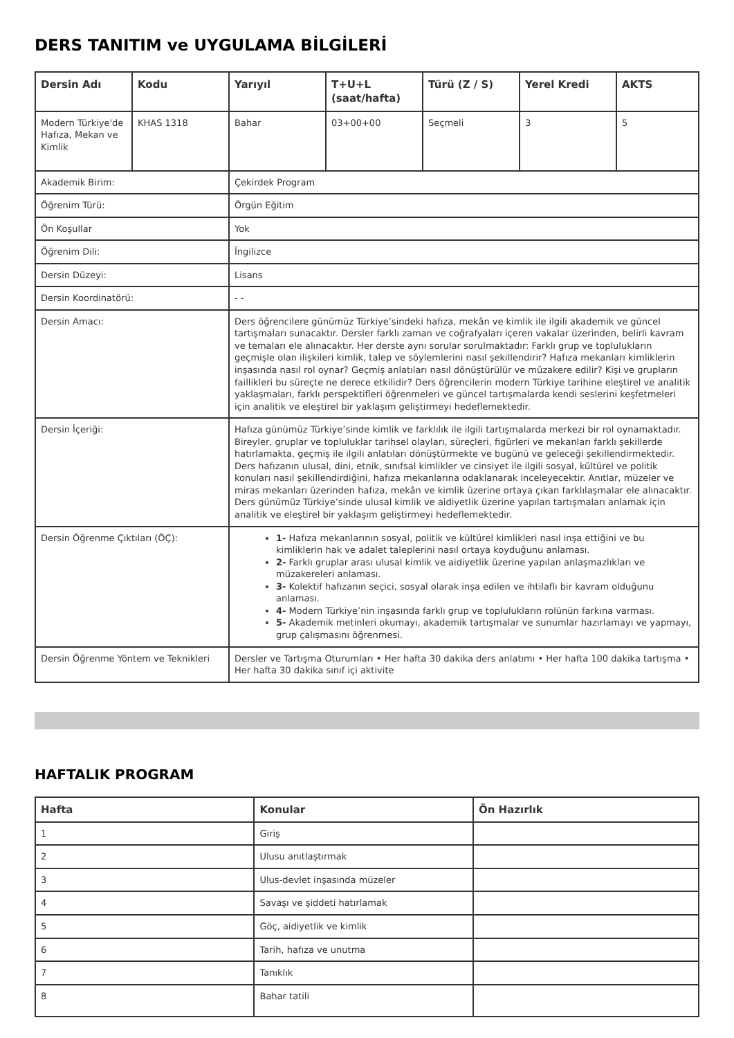DERS TANITIM ve UYGULAMA BİLGİLERİ
| Dersin Adı | Kodu | Yarıyıl | T+U+L (saat/hafta) | Türü (Z / S) | Yerel Kredi | AKTS |
| --- | --- | --- | --- | --- | --- | --- |
| Modern Türkiye'de Hafıza, Mekan ve Kimlik | KHAS 1318 | Bahar | 03+00+00 | Seçmeli | 3 | 5 |
| Akademik Birim: | | Çekirdek Program | | | | |
| Öğrenim Türü: | | Örgün Eğitim | | | | |
| Ön Koşullar | | Yok | | | | |
| Öğrenim Dili: | | İngilizce | | | | |
| Dersin Düzeyi: | | Lisans | | | | |
| Dersin Koordinatörü: | | - - | | | | |
| Dersin Amacı: | | Ders öğrencilere günümüz Türkiye’sindeki hafıza, mekân ve kimlik ile ilgili akademik ve güncel tartışmaları sunacaktır. Dersler farklı zaman ve coğrafyaları içeren vakalar üzerinden, belirli kavram ve temaları ele alınacaktır. Her derste aynı sorular sorulmaktadır: Farklı grup ve toplulukların geçmişle olan ilişkileri kimlik, talep ve söylemlerini nasıl şekillendirir? Hafıza mekanları kimliklerin inşasında nasıl rol oynar? Geçmiş anlatıları nasıl dönüştürülür ve müzakere edilir? Kişi ve grupların faillikleri bu süreçte ne derece etkilidir? Ders öğrencilerin modern Türkiye tarihine eleştirel ve analitik yaklaşmaları, farklı perspektifleri öğrenmeleri ve güncel tartışmalarda kendi seslerini keşfetmeleri için analitik ve eleştirel bir yaklaşım geliştirmeyi hedeflemektedir. | | | | |
| Dersin İçeriği: | | Hafıza günümüz Türkiye’sinde kimlik ve farklılık ile ilgili tartışmalarda merkezi bir rol oynamaktadır. Bireyler, gruplar ve topluluklar tarihsel olayları, süreçleri, figürleri ve mekanları farklı şekillerde hatırlamakta, geçmiş ile ilgili anlatıları dönüştürmekte ve bugünü ve geleceği şekillendirmektedir. Ders hafızanın ulusal, dini, etnik, sınıfsal kimlikler ve cinsiyet ile ilgili sosyal, kültürel ve politik konuları nasıl şekillendirdiğini, hafıza mekanlarına odaklanarak inceleyecektir. Anıtlar, müzeler ve miras mekanları üzerinden hafıza, mekân ve kimlik üzerine ortaya çıkan farklılaşmalar ele alınacaktır. Ders günümüz Türkiye’sinde ulusal kimlik ve aidiyetlik üzerine yapılan tartışmaları anlamak için analitik ve eleştirel bir yaklaşım geliştirmeyi hedeflemektedir. | | | | |
| Dersin Öğrenme Çıktıları (ÖÇ): | | 1- Hafıza mekanlarının sosyal, politik ve kültürel kimlikleri nasıl inşa ettiğini ve bu kimliklerin hak ve adalet taleplerini nasıl ortaya koyduğunu anlaması. 2- Farklı gruplar arası ulusal kimlik ve aidiyetlik üzerine yapılan anlaşmazlıkları ve müzakereleri anlaması. 3- Kolektif hafızanın seçici, sosyal olarak inşa edilen ve ihtilaflı bir kavram olduğunu anlaması. 4- Modern Türkiye’nin inşasında farklı grup ve toplulukların rolünün farkına varması. 5- Akademik metinleri okumayı, akademik tartışmalar ve sunumlar hazırlamayı ve yapmayı, grup çalışmasını öğrenmesi. | | | | |
| Dersin Öğrenme Yöntem ve Teknikleri | | Dersler ve Tartışma Oturumları • Her hafta 30 dakika ders anlatımı • Her hafta 100 dakika tartışma • Her hafta 30 dakika sınıf içi aktivite | | | | |
HAFTALIK PROGRAM
| Hafta | Konular | Ön Hazırlık |
| --- | --- | --- |
| 1 | Giriş | |
| 2 | Ulusu anıtlaştırmak | |
| 3 | Ulus-devlet inşasında müzeler | |
| 4 | Savaşı ve şiddeti hatırlamak | |
| 5 | Göç, aidiyetlik ve kimlik | |
| 6 | Tarih, hafıza ve unutma | |
| 7 | Tanıklık | |
| 8 | Bahar tatili | |